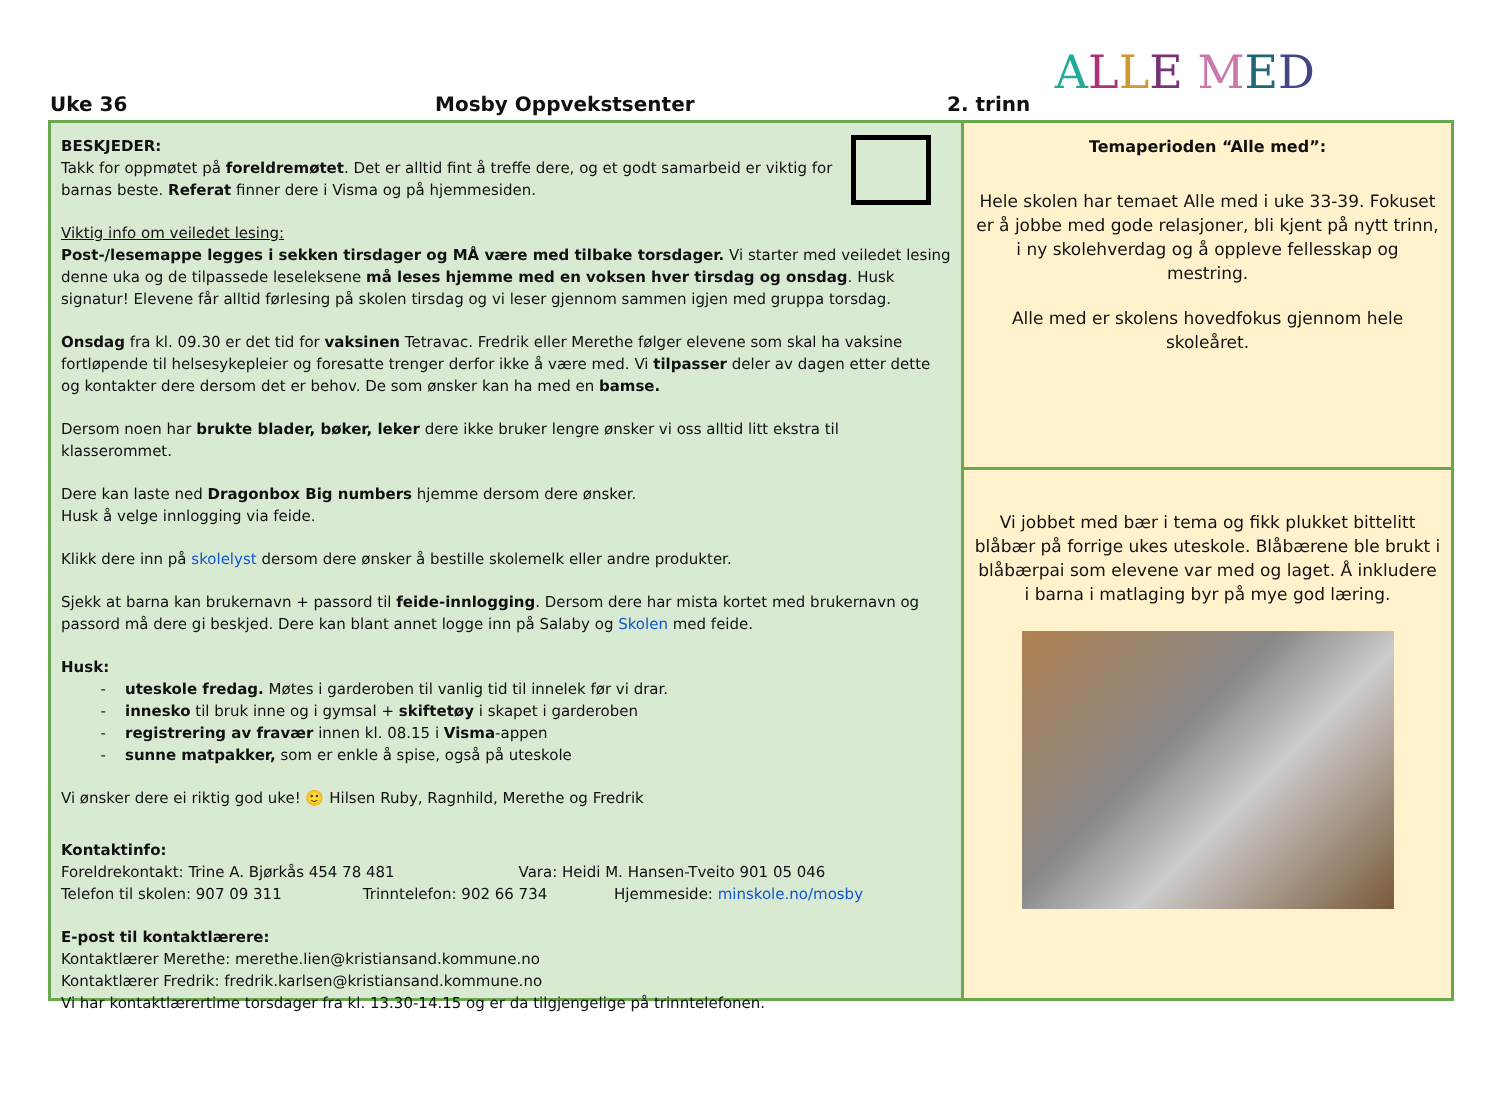Uke 36 Mosby Oppvekstsenter 2. trinn
ALLE MED
BESKJEDER:
Takk for oppmøtet på foreldremøtet. Det er alltid fint å treffe dere, og et godt samarbeid er viktig for barnas beste. Referat finner dere i Visma og på hjemmesiden.
Viktig info om veiledet lesing:
Post-/lesemappe legges i sekken tirsdager og MÅ være med tilbake torsdager. Vi starter med veiledet lesing denne uka og de tilpassede leseleksene må leses hjemme med en voksen hver tirsdag og onsdag. Husk signatur! Elevene får alltid førlesing på skolen tirsdag og vi leser gjennom sammen igjen med gruppa torsdag.
Onsdag fra kl. 09.30 er det tid for vaksinen Tetravac. Fredrik eller Merethe følger elevene som skal ha vaksine fortløpende til helsesykepleier og foresatte trenger derfor ikke å være med. Vi tilpasser deler av dagen etter dette og kontakter dere dersom det er behov. De som ønsker kan ha med en bamse.
Dersom noen har brukte blader, bøker, leker dere ikke bruker lengre ønsker vi oss alltid litt ekstra til klasserommet.
Dere kan laste ned Dragonbox Big numbers hjemme dersom dere ønsker.
Husk å velge innlogging via feide.
Klikk dere inn på skolelyst dersom dere ønsker å bestille skolemelk eller andre produkter.
Sjekk at barna kan brukernavn + passord til feide-innlogging. Dersom dere har mista kortet med brukernavn og passord må dere gi beskjed. Dere kan blant annet logge inn på Salaby og Skolen med feide.
Husk:
uteskole fredag. Møtes i garderoben til vanlig tid til innelek før vi drar.
innesko til bruk inne og i gymsal + skiftetøy i skapet i garderoben
registrering av fravær innen kl. 08.15 i Visma-appen
sunne matpakker, som er enkle å spise, også på uteskole
Vi ønsker dere ei riktig god uke! 🙂 Hilsen Ruby, Ragnhild, Merethe og Fredrik
Kontaktinfo:
Foreldrekontakt: Trine A. Bjørkås 454 78 481 Vara: Heidi M. Hansen-Tveito 901 05 046
Telefon til skolen: 907 09 311 Trinntelefon: 902 66 734 Hjemmeside: minskole.no/mosby
E-post til kontaktlærere:
Kontaktlærer Merethe: merethe.lien@kristiansand.kommune.no
Kontaktlærer Fredrik: fredrik.karlsen@kristiansand.kommune.no
Vi har kontaktlærertime torsdager fra kl. 13.30-14.15 og er da tilgjengelige på trinntelefonen.
Temaperioden “Alle med”:
Hele skolen har temaet Alle med i uke 33-39. Fokuset er å jobbe med gode relasjoner, bli kjent på nytt trinn, i ny skolehverdag og å oppleve fellesskap og mestring.
Alle med er skolens hovedfokus gjennom hele skoleåret.
Vi jobbet med bær i tema og fikk plukket bittelitt blåbær på forrige ukes uteskole. Blåbærene ble brukt i blåbærpai som elevene var med og laget. Å inkludere i barna i matlaging byr på mye god læring.